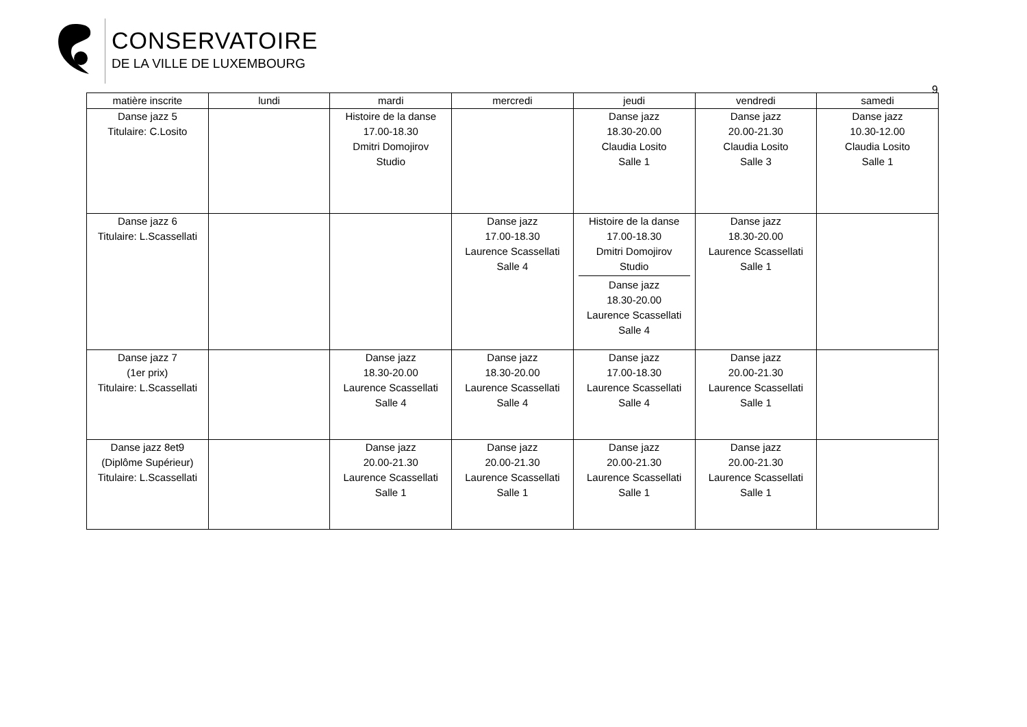CONSERVATOIRE
DE LA VILLE DE LUXEMBOURG
9
| matière inscrite | lundi | mardi | mercredi | jeudi | vendredi | samedi |
| --- | --- | --- | --- | --- | --- | --- |
| Danse jazz 5 Titulaire: C.Losito | | Histoire de la danse 17.00-18.30 Dmitri Domojirov Studio | | Danse jazz 18.30-20.00 Claudia Losito Salle 1 | Danse jazz 20.00-21.30 Claudia Losito Salle 3 | Danse jazz 10.30-12.00 Claudia Losito Salle 1 |
| Danse jazz 6 Titulaire: L.Scassellati | | | Danse jazz 17.00-18.30 Laurence Scassellati Salle 4 | Histoire de la danse 17.00-18.30 Dmitri Domojirov Studio Danse jazz 18.30-20.00 Laurence Scassellati Salle 4 | Danse jazz 18.30-20.00 Laurence Scassellati Salle 1 | |
| Danse jazz 7 (1er prix) Titulaire: L.Scassellati | | Danse jazz 18.30-20.00 Laurence Scassellati Salle 4 | Danse jazz 18.30-20.00 Laurence Scassellati Salle 4 | Danse jazz 17.00-18.30 Laurence Scassellati Salle 4 | Danse jazz 20.00-21.30 Laurence Scassellati Salle 1 | |
| Danse jazz 8et9 (Diplôme Supérieur) Titulaire: L.Scassellati | | Danse jazz 20.00-21.30 Laurence Scassellati Salle 1 | Danse jazz 20.00-21.30 Laurence Scassellati Salle 1 | Danse jazz 20.00-21.30 Laurence Scassellati Salle 1 | Danse jazz 20.00-21.30 Laurence Scassellati Salle 1 | |